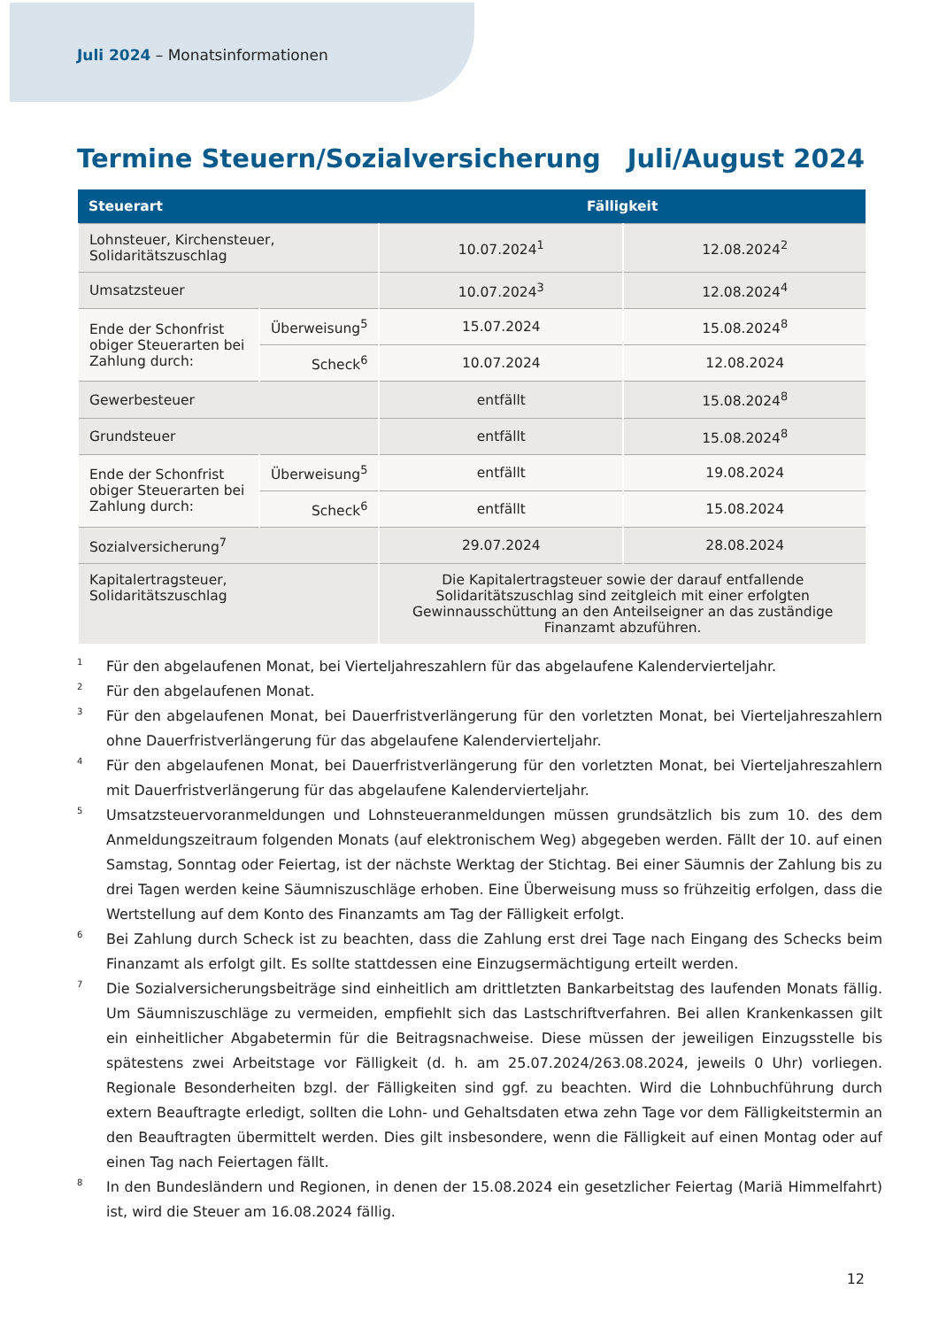Juli 2024 – Monatsinformationen
Termine Steuern/Sozialversicherung Juli/August 2024
| Steuerart | | Fälligkeit | |
| --- | --- | --- | --- |
| Lohnsteuer, Kirchensteuer, Solidaritätszuschlag | | 10.07.2024<sup>1</sup> | 12.08.2024<sup>2</sup> |
| Umsatzsteuer | | 10.07.2024<sup>3</sup> | 12.08.2024<sup>4</sup> |
| Ende der Schonfrist obiger Steuerarten bei Zahlung durch: | Überweisung<sup>5</sup> | 15.07.2024 | 15.08.2024<sup>8</sup> |
| | Scheck<sup>6</sup> | 10.07.2024 | 12.08.2024 |
| Gewerbesteuer | | entfällt | 15.08.2024<sup>8</sup> |
| Grundsteuer | | entfällt | 15.08.2024<sup>8</sup> |
| Ende der Schonfrist obiger Steuerarten bei Zahlung durch: | Überweisung<sup>5</sup> | entfällt | 19.08.2024 |
| | Scheck<sup>6</sup> | entfällt | 15.08.2024 |
| Sozialversicherung<sup>7</sup> | | 29.07.2024 | 28.08.2024 |
| Kapitalertragsteuer, Solidaritätszuschlag | | Die Kapitalertragsteuer sowie der darauf entfallende Solidaritätszuschlag sind zeitgleich mit einer erfolgten Gewinnausschüttung an den Anteilseigner an das zuständige Finanzamt abzuführen. | |
<sup>1</sup> Für den abgelaufenen Monat, bei Vierteljahreszahlern für das abgelaufene Kalendervierteljahr.
<sup>2</sup> Für den abgelaufenen Monat.
<sup>3</sup> Für den abgelaufenen Monat, bei Dauerfristverlängerung für den vorletzten Monat, bei Vierteljahreszahlern ohne Dauerfristverlängerung für das abgelaufene Kalendervierteljahr.
<sup>4</sup> Für den abgelaufenen Monat, bei Dauerfristverlängerung für den vorletzten Monat, bei Vierteljahreszahlern mit Dauerfristverlängerung für das abgelaufene Kalendervierteljahr.
<sup>5</sup> Umsatzsteuervoranmeldungen und Lohnsteueranmeldungen müssen grundsätzlich bis zum 10. des dem Anmeldungszeitraum folgenden Monats (auf elektronischem Weg) abgegeben werden. Fällt der 10. auf einen Samstag, Sonntag oder Feiertag, ist der nächste Werktag der Stichtag. Bei einer Säumnis der Zahlung bis zu drei Tagen werden keine Säumniszuschläge erhoben. Eine Überweisung muss so frühzeitig erfolgen, dass die Wertstellung auf dem Konto des Finanzamts am Tag der Fälligkeit erfolgt.
<sup>6</sup> Bei Zahlung durch Scheck ist zu beachten, dass die Zahlung erst drei Tage nach Eingang des Schecks beim Finanzamt als erfolgt gilt. Es sollte stattdessen eine Einzugsermächtigung erteilt werden.
<sup>7</sup> Die Sozialversicherungsbeiträge sind einheitlich am drittletzten Bankarbeitstag des laufenden Monats fällig. Um Säumniszuschläge zu vermeiden, empfiehlt sich das Lastschriftverfahren. Bei allen Krankenkassen gilt ein einheitlicher Abgabetermin für die Beitragsnachweise. Diese müssen der jeweiligen Einzugsstelle bis spätestens zwei Arbeitstage vor Fälligkeit (d. h. am 25.07.2024/263.08.2024, jeweils 0 Uhr) vorliegen. Regionale Besonderheiten bzgl. der Fälligkeiten sind ggf. zu beachten. Wird die Lohnbuchführung durch extern Beauftragte erledigt, sollten die Lohn- und Gehaltsdaten etwa zehn Tage vor dem Fälligkeitstermin an den Beauftragten übermittelt werden. Dies gilt insbesondere, wenn die Fälligkeit auf einen Montag oder auf einen Tag nach Feiertagen fällt.
<sup>8</sup> In den Bundesländern und Regionen, in denen der 15.08.2024 ein gesetzlicher Feiertag (Mariä Himmelfahrt) ist, wird die Steuer am 16.08.2024 fällig.
12